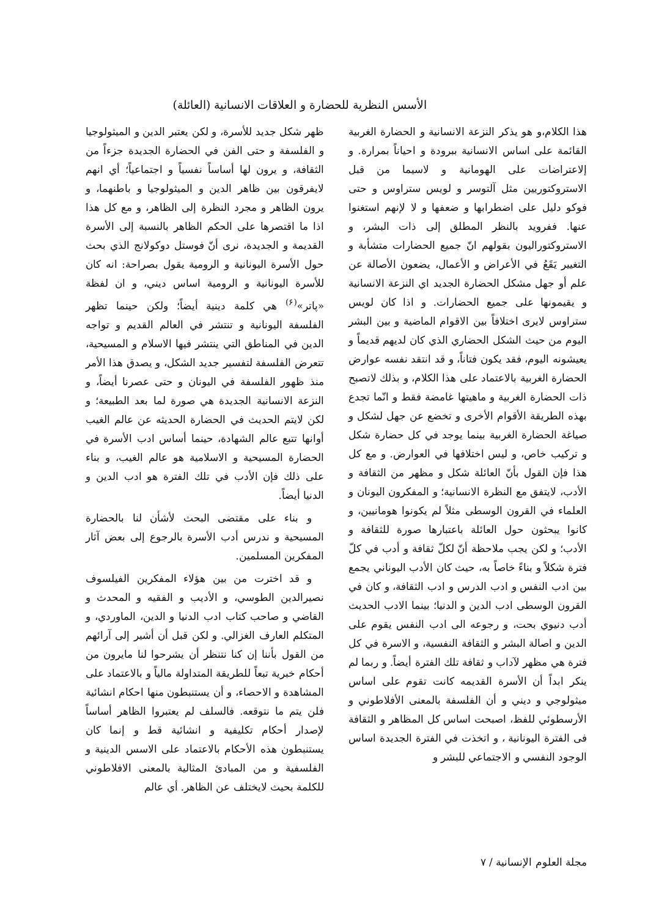الأسس النظرية للحضارة و العلاقات الانسانية (العائلة)
هذا الكلام،و هو يذكر النزعة الانسانية و الحضارة الغربية القائمة على اساس الانسانية ببرودة و احياناً بمرارة. و إلاعتراضات على الهومانية و لاسيما من قبل الاستروكتوريين مثل آلتوسر و لويس ستراوس و حتى فوكو دليل على اضطرابها و ضعفها و لا لإنهم استغنوا عنها. ففرويد بالنظر المطلق إلى ذات البشر، و الاستروكتوراليون بقولهم انّ جميع الحضارات متشأبة و التغيير يَقَعُ في الأعراض و الأعمال، يضعون الأصالة عن علم أو جهل مشكل الحضارة الجديد اي النزعة الانسانية و يقيمونها على جميع الحضارات. و اذا كان لويس ستراوس لايرى اختلافاً بين الاقوام الماضية و بين البشر اليوم من حيث الشكل الحضاري الذي كان لديهم قديماً و يعيشونه اليوم، فقد يكون فتاناً، و قد انتقد نفسه عوارض الحضارة الغربية بالاعتماد على هذا الكلام، و بذلك لاتصبح ذات الحضارة الغربية و ماهيتها غامضة فقط و انّما تجدع بهذه الطريقة الأقوام الأخرى و تخضع عن جهل لشكل و صياغة الحضارة الغربية بينما يوجد في كل حضارة شكل و تركيب خاص، و ليس اختلافها في العوارض. و مع كل هذا فإن القول بأنّ العائلة شكل و مظهر من الثقافة و الأدب، لايتفق مع النظرة الانسانية؛ و المفكرون اليونان و العلماء في القرون الوسطى مثلاً لم يكونوا هومانيين، و كانوا يبحثون حول العائلة باعتبارها صورة للثقافة و الأدب؛ و لكن يجب ملاحظة أنّ لكلّ ثقافة و أدب في كلّ فترة شكلاً و بناءً خاصاً به، حيث كان الأدب اليوناني يجمع بين ادب النفس و ادب الدرس و ادب الثقافة، و كان في القرون الوسطى ادب الدين و الدنيا؛ بينما الادب الحديث أدب دنيوي بحت، و رجوعه الى ادب النفس يقوم على الدين و اصالة البشر و الثقافة النفسية، و الاسرة في كل فترة هي مظهر لآداب و ثقافة تلك الفترة أيضاً. و ربما لم ينكر ابداً أن الأسرة القديمه كانت تقوم على اساس ميثولوجي و ديني و أن الفلسفة بالمعنى الأفلاطوني و الأرسطوئي للفظ، اصبحت اساس كل المظاهر و الثقافة فى الفترة اليونانية ، و اتخذت في الفترة الجديدة اساس الوجود النفسي و الاجتماعي للبشر و
ظهر شكل جديد للأسرة، و لكن يعتبر الدين و الميثولوجيا و الفلسفة و حتى الفن في الحضارة الجديدة جزءاً من الثقافة، و يرون لها أساساً نفسياً و اجتماعياً؛ أي انهم لايفرقون بين ظاهر الدين و الميثولوجيا و باطنهما، و يرون الظاهر و مجرد النظرة إلى الظاهر، و مع كل هذا اذا ما اقتصرها على الحكم الظاهر بالنسبة إلى الأسرة القديمة و الجديدة، نرى أنّ فوستل دوكولانج الذي بحث حول الأسرة اليونانية و الرومية يقول بصراحة: انه كان للأسرة اليونانية و الرومية اساس ديني، و ان لفظة «پاتر»<sup>(۶)</sup> هي كلمة دينية أيضاً؛ ولكن حينما تظهر الفلسفة اليونانية و تنتشر في العالم القديم و تواجه الدين في المناطق التي ينتشر فيها الاسلام و المسيحية، تتعرض الفلسفة لتفسير جديد الشكل، و يصدق هذا الأمر منذ ظهور الفلسفة في اليونان و حتى عصرنا أيضاً، و النزعة الانسانية الجديدة هي صورة لما بعد الطبيعة؛ و لكن لايتم الحديث في الحضارة الحديثه عن عالم الغيب أوانها تتبع عالم الشهادة، حينما أساس ادب الأسرة في الحضارة المسيحية و الاسلامية هو عالم الغيب، و بناء على ذلك فإن الأدب في تلك الفترة هو ادب الدين و الدنيا أيضاً.
و بناء على مقتضى البحث لأشأن لنا بالحضارة المسيحية و ندرس أدب الأسرة بالرجوع إلى بعض آثار المفكرين المسلمين.
و قد اخترت من بين هؤلاء المفكرين الفيلسوف نصيرالدين الطوسي، و الأديب و الفقيه و المحدث و القاضي و صاحب كتاب ادب الدنيا و الدين، الماوردي، و المتكلم العارف الغزالي. و لكن قبل أن أشير إلى آرائهم من القول بأننا إن كنا نتنظر أن يشرحوا لنا مايرون من أحكام خبرية تبعاً للطريقة المتداولة مالياً و بالاعتماد على المشاهدة و الاحصاء، و أن يستنبطون منها احكام انشائية فلن يتم ما نتوقعه. فالسلف لم يعتبروا الظاهر أساساً لإصدار أحكام تكليفية و انشائية قط و إنما كان يستنبطون هذه الأحكام بالاعتماد على الاسس الدينية و الفلسفية و من المبادئ المثالية بالمعنى الافلاطوني للكلمة بحيث لايختلف عن الظاهر. أي عالم
مجلة العلوم الإنسانية / ۷